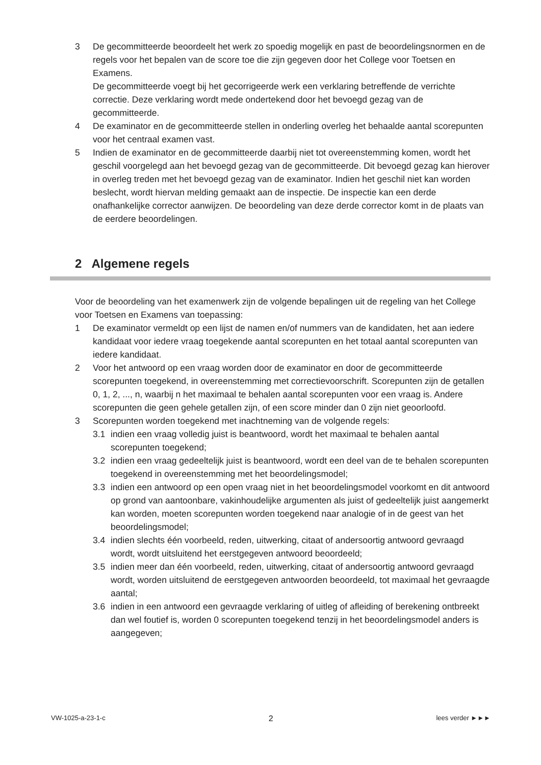3 De gecommitteerde beoordeelt het werk zo spoedig mogelijk en past de beoordelingsnormen en de regels voor het bepalen van de score toe die zijn gegeven door het College voor Toetsen en Examens.
De gecommitteerde voegt bij het gecorrigeerde werk een verklaring betreffende de verrichte correctie. Deze verklaring wordt mede ondertekend door het bevoegd gezag van de gecommitteerde.
4 De examinator en de gecommitteerde stellen in onderling overleg het behaalde aantal scorepunten voor het centraal examen vast.
5 Indien de examinator en de gecommitteerde daarbij niet tot overeenstemming komen, wordt het geschil voorgelegd aan het bevoegd gezag van de gecommitteerde. Dit bevoegd gezag kan hierover in overleg treden met het bevoegd gezag van de examinator. Indien het geschil niet kan worden beslecht, wordt hiervan melding gemaakt aan de inspectie. De inspectie kan een derde onafhankelijke corrector aanwijzen. De beoordeling van deze derde corrector komt in de plaats van de eerdere beoordelingen.
2 Algemene regels
Voor de beoordeling van het examenwerk zijn de volgende bepalingen uit de regeling van het College voor Toetsen en Examens van toepassing:
1 De examinator vermeldt op een lijst de namen en/of nummers van de kandidaten, het aan iedere kandidaat voor iedere vraag toegekende aantal scorepunten en het totaal aantal scorepunten van iedere kandidaat.
2 Voor het antwoord op een vraag worden door de examinator en door de gecommitteerde scorepunten toegekend, in overeenstemming met correctievoorschrift. Scorepunten zijn de getallen 0, 1, 2, ..., n, waarbij n het maximaal te behalen aantal scorepunten voor een vraag is. Andere scorepunten die geen gehele getallen zijn, of een score minder dan 0 zijn niet geoorloofd.
3 Scorepunten worden toegekend met inachtneming van de volgende regels:
3.1 indien een vraag volledig juist is beantwoord, wordt het maximaal te behalen aantal scorepunten toegekend;
3.2 indien een vraag gedeeltelijk juist is beantwoord, wordt een deel van de te behalen scorepunten toegekend in overeenstemming met het beoordelingsmodel;
3.3 indien een antwoord op een open vraag niet in het beoordelingsmodel voorkomt en dit antwoord op grond van aantoonbare, vakinhoudelijke argumenten als juist of gedeeltelijk juist aangemerkt kan worden, moeten scorepunten worden toegekend naar analogie of in de geest van het beoordelingsmodel;
3.4 indien slechts één voorbeeld, reden, uitwerking, citaat of andersoortig antwoord gevraagd wordt, wordt uitsluitend het eerstgegeven antwoord beoordeeld;
3.5 indien meer dan één voorbeeld, reden, uitwerking, citaat of andersoortig antwoord gevraagd wordt, worden uitsluitend de eerstgegeven antwoorden beoordeeld, tot maximaal het gevraagde aantal;
3.6 indien in een antwoord een gevraagde verklaring of uitleg of afleiding of berekening ontbreekt dan wel foutief is, worden 0 scorepunten toegekend tenzij in het beoordelingsmodel anders is aangegeven;
VW-1025-a-23-1-c 2 lees verder ►►►